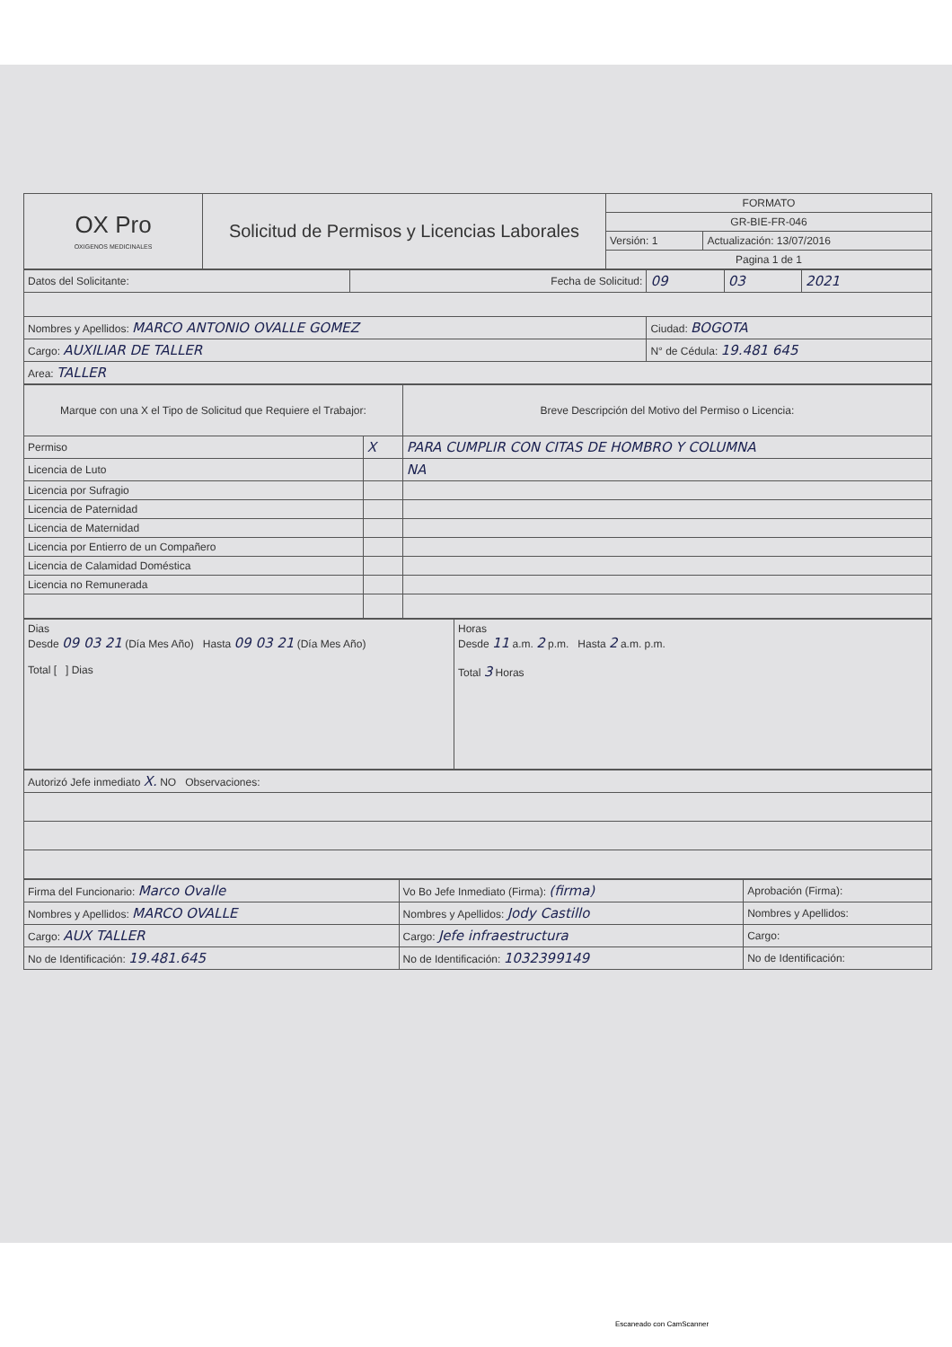| OX Pro OXIGENOS MEDICINALES | Solicitud de Permisos y Licencias Laborales | FORMATO | |
| | | GR-BIE-FR-046 | |
| | | Versión: 1 | Actualización: 13/07/2016 |
| | | Pagina 1 de 1 | |
| Datos del Solicitante: | Fecha de Solicitud: | 09 | 03 | 2021 |
| Nombres y Apellidos: MARCO ANTONIO OVALLE GOMEZ | | Ciudad: BOGOTA | | |
| Cargo: AUXILIAR DE TALLER | | N° de Cédula: 19.481 645 | | |
| Area: TALLER | | | | |
| Marque con una X el Tipo de Solicitud que Requiere el Trabajor: | | Breve Descripción del Motivo del Permiso o Licencia: |
| Permiso | X | PARA CUMPLIR CON CITAS DE HOMBRO Y COLUMNA |
| Licencia de Luto | | NA |
| Licencia por Sufragio | | |
| Licencia de Paternidad | | |
| Licencia de Maternidad | | |
| Licencia por Entierro de un Compañero | | |
| Licencia de Calamidad Doméstica | | |
| Licencia no Remunerada | | |
| Dias Desde 09 03 21 (Día Mes Año) Hasta 09 03 21 (Día Mes Año) Total [ ] Dias | Horas Desde 11 a.m. 2 p.m. Hasta 2 a.m. p.m. Total 3 Horas |
| Autorizó Jefe inmediato X. NO Observaciones: |
| Firma del Funcionario: Marco Ovalle | Vo Bo Jefe Inmediato (Firma): (firma) | Aprobación (Firma): |
| Nombres y Apellidos: MARCO OVALLE | Nombres y Apellidos: Jody Castillo | Nombres y Apellidos: |
| Cargo: AUX TALLER | Cargo: Jefe infraestructura | Cargo: |
| No de Identificación: 19.481.645 | No de Identificación: 1032399149 | No de Identificación: |
Escaneado con CamScanner